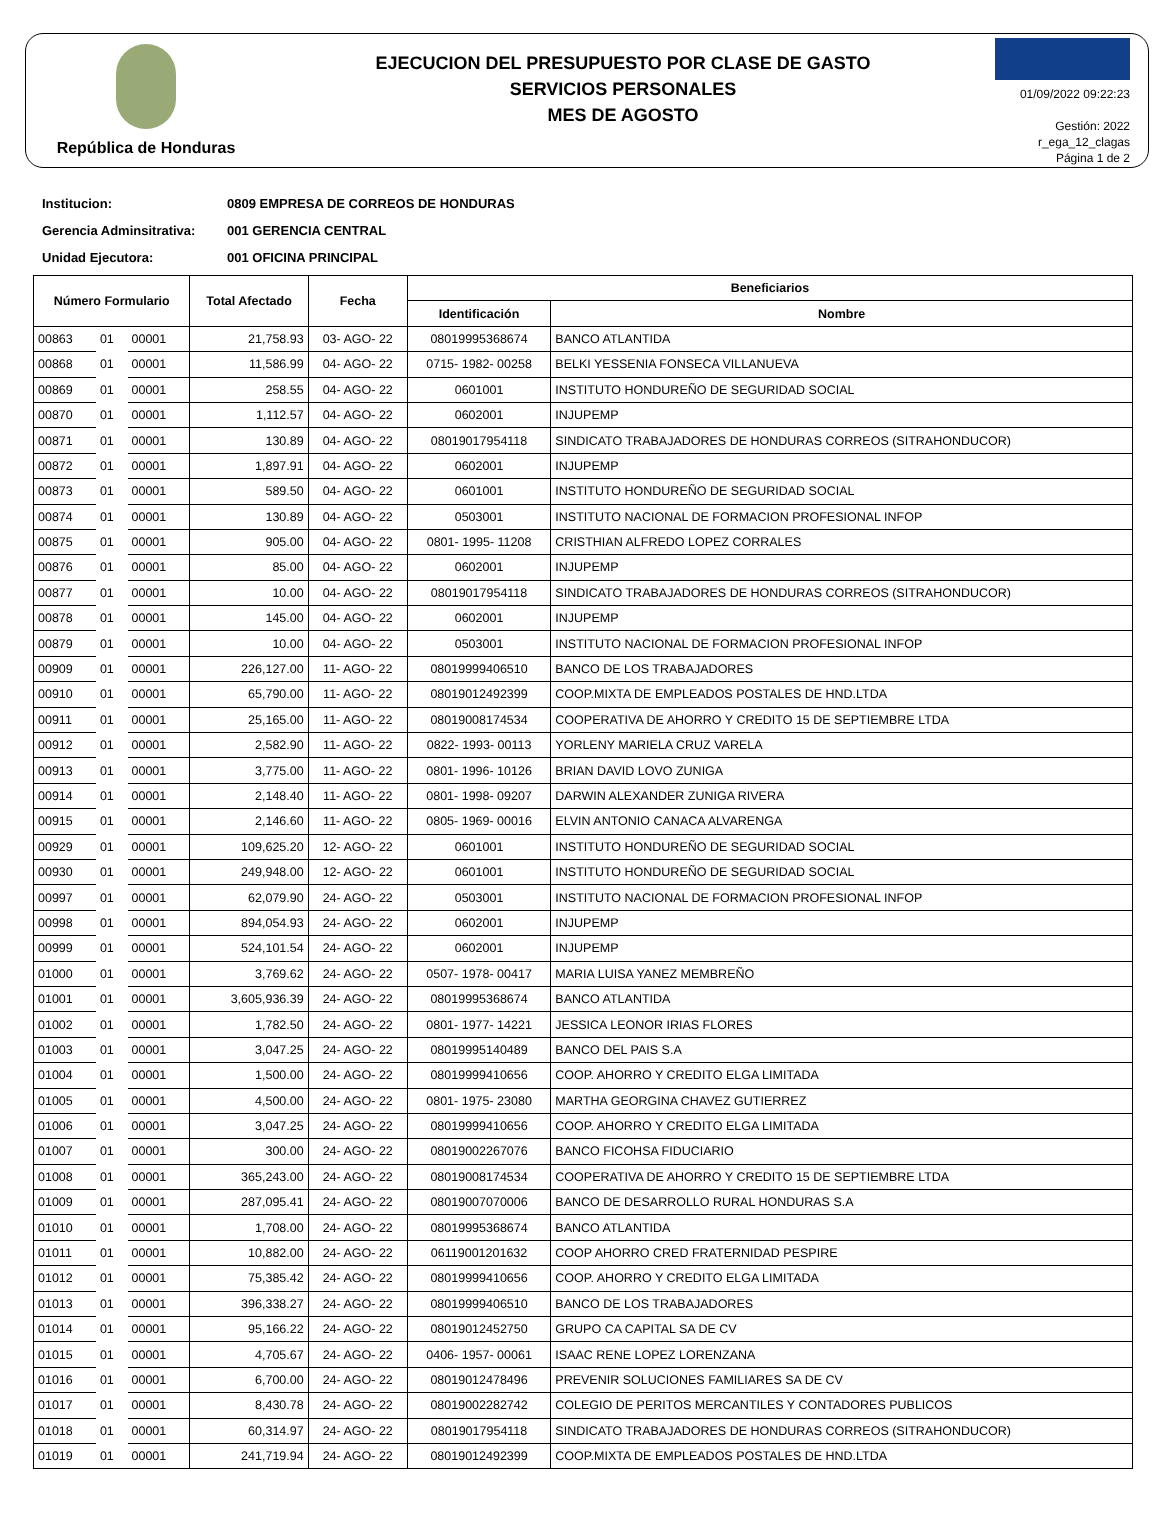República de Honduras
EJECUCION DEL PRESUPUESTO POR CLASE DE GASTO
SERVICIOS PERSONALES
MES DE AGOSTO
01/09/2022 09:22:23
Gestión: 2022
r_ega_12_clagas
Página 1 de 2
Institucion: 0809 EMPRESA DE CORREOS DE HONDURAS
Gerencia Adminsitrativa: 001 GERENCIA CENTRAL
Unidad Ejecutora: 001 OFICINA PRINCIPAL
| Número Formulario | | | Total Afectado | Fecha | Beneficiarios | |
| --- | --- | --- | --- | --- | --- | --- |
| | | | | | Identificación | Nombre |
| 00863 | 01 | 00001 | 21,758.93 | 03- AGO- 22 | 08019995368674 | BANCO ATLANTIDA |
| 00868 | 01 | 00001 | 11,586.99 | 04- AGO- 22 | 0715- 1982- 00258 | BELKI YESSENIA FONSECA VILLANUEVA |
| 00869 | 01 | 00001 | 258.55 | 04- AGO- 22 | 0601001 | INSTITUTO HONDUREÑO DE SEGURIDAD SOCIAL |
| 00870 | 01 | 00001 | 1,112.57 | 04- AGO- 22 | 0602001 | INJUPEMP |
| 00871 | 01 | 00001 | 130.89 | 04- AGO- 22 | 08019017954118 | SINDICATO TRABAJADORES DE HONDURAS CORREOS (SITRAHONDUCOR) |
| 00872 | 01 | 00001 | 1,897.91 | 04- AGO- 22 | 0602001 | INJUPEMP |
| 00873 | 01 | 00001 | 589.50 | 04- AGO- 22 | 0601001 | INSTITUTO HONDUREÑO DE SEGURIDAD SOCIAL |
| 00874 | 01 | 00001 | 130.89 | 04- AGO- 22 | 0503001 | INSTITUTO NACIONAL DE FORMACION PROFESIONAL INFOP |
| 00875 | 01 | 00001 | 905.00 | 04- AGO- 22 | 0801- 1995- 11208 | CRISTHIAN ALFREDO LOPEZ CORRALES |
| 00876 | 01 | 00001 | 85.00 | 04- AGO- 22 | 0602001 | INJUPEMP |
| 00877 | 01 | 00001 | 10.00 | 04- AGO- 22 | 08019017954118 | SINDICATO TRABAJADORES DE HONDURAS CORREOS (SITRAHONDUCOR) |
| 00878 | 01 | 00001 | 145.00 | 04- AGO- 22 | 0602001 | INJUPEMP |
| 00879 | 01 | 00001 | 10.00 | 04- AGO- 22 | 0503001 | INSTITUTO NACIONAL DE FORMACION PROFESIONAL INFOP |
| 00909 | 01 | 00001 | 226,127.00 | 11- AGO- 22 | 08019999406510 | BANCO DE LOS TRABAJADORES |
| 00910 | 01 | 00001 | 65,790.00 | 11- AGO- 22 | 08019012492399 | COOP.MIXTA DE EMPLEADOS POSTALES DE HND.LTDA |
| 00911 | 01 | 00001 | 25,165.00 | 11- AGO- 22 | 08019008174534 | COOPERATIVA DE AHORRO Y CREDITO 15 DE SEPTIEMBRE LTDA |
| 00912 | 01 | 00001 | 2,582.90 | 11- AGO- 22 | 0822- 1993- 00113 | YORLENY MARIELA CRUZ VARELA |
| 00913 | 01 | 00001 | 3,775.00 | 11- AGO- 22 | 0801- 1996- 10126 | BRIAN DAVID LOVO ZUNIGA |
| 00914 | 01 | 00001 | 2,148.40 | 11- AGO- 22 | 0801- 1998- 09207 | DARWIN ALEXANDER ZUNIGA RIVERA |
| 00915 | 01 | 00001 | 2,146.60 | 11- AGO- 22 | 0805- 1969- 00016 | ELVIN ANTONIO CANACA ALVARENGA |
| 00929 | 01 | 00001 | 109,625.20 | 12- AGO- 22 | 0601001 | INSTITUTO HONDUREÑO DE SEGURIDAD SOCIAL |
| 00930 | 01 | 00001 | 249,948.00 | 12- AGO- 22 | 0601001 | INSTITUTO HONDUREÑO DE SEGURIDAD SOCIAL |
| 00997 | 01 | 00001 | 62,079.90 | 24- AGO- 22 | 0503001 | INSTITUTO NACIONAL DE FORMACION PROFESIONAL INFOP |
| 00998 | 01 | 00001 | 894,054.93 | 24- AGO- 22 | 0602001 | INJUPEMP |
| 00999 | 01 | 00001 | 524,101.54 | 24- AGO- 22 | 0602001 | INJUPEMP |
| 01000 | 01 | 00001 | 3,769.62 | 24- AGO- 22 | 0507- 1978- 00417 | MARIA LUISA YANEZ MEMBREÑO |
| 01001 | 01 | 00001 | 3,605,936.39 | 24- AGO- 22 | 08019995368674 | BANCO ATLANTIDA |
| 01002 | 01 | 00001 | 1,782.50 | 24- AGO- 22 | 0801- 1977- 14221 | JESSICA LEONOR IRIAS FLORES |
| 01003 | 01 | 00001 | 3,047.25 | 24- AGO- 22 | 08019995140489 | BANCO DEL PAIS S.A |
| 01004 | 01 | 00001 | 1,500.00 | 24- AGO- 22 | 08019999410656 | COOP. AHORRO Y CREDITO ELGA LIMITADA |
| 01005 | 01 | 00001 | 4,500.00 | 24- AGO- 22 | 0801- 1975- 23080 | MARTHA GEORGINA CHAVEZ GUTIERREZ |
| 01006 | 01 | 00001 | 3,047.25 | 24- AGO- 22 | 08019999410656 | COOP. AHORRO Y CREDITO ELGA LIMITADA |
| 01007 | 01 | 00001 | 300.00 | 24- AGO- 22 | 08019002267076 | BANCO FICOHSA FIDUCIARIO |
| 01008 | 01 | 00001 | 365,243.00 | 24- AGO- 22 | 08019008174534 | COOPERATIVA DE AHORRO Y CREDITO 15 DE SEPTIEMBRE LTDA |
| 01009 | 01 | 00001 | 287,095.41 | 24- AGO- 22 | 08019007070006 | BANCO DE DESARROLLO RURAL HONDURAS S.A |
| 01010 | 01 | 00001 | 1,708.00 | 24- AGO- 22 | 08019995368674 | BANCO ATLANTIDA |
| 01011 | 01 | 00001 | 10,882.00 | 24- AGO- 22 | 06119001201632 | COOP AHORRO CRED FRATERNIDAD PESPIRE |
| 01012 | 01 | 00001 | 75,385.42 | 24- AGO- 22 | 08019999410656 | COOP. AHORRO Y CREDITO ELGA LIMITADA |
| 01013 | 01 | 00001 | 396,338.27 | 24- AGO- 22 | 08019999406510 | BANCO DE LOS TRABAJADORES |
| 01014 | 01 | 00001 | 95,166.22 | 24- AGO- 22 | 08019012452750 | GRUPO CA CAPITAL SA DE CV |
| 01015 | 01 | 00001 | 4,705.67 | 24- AGO- 22 | 0406- 1957- 00061 | ISAAC RENE LOPEZ LORENZANA |
| 01016 | 01 | 00001 | 6,700.00 | 24- AGO- 22 | 08019012478496 | PREVENIR SOLUCIONES FAMILIARES SA DE CV |
| 01017 | 01 | 00001 | 8,430.78 | 24- AGO- 22 | 08019002282742 | COLEGIO DE PERITOS MERCANTILES Y CONTADORES PUBLICOS |
| 01018 | 01 | 00001 | 60,314.97 | 24- AGO- 22 | 08019017954118 | SINDICATO TRABAJADORES DE HONDURAS CORREOS (SITRAHONDUCOR) |
| 01019 | 01 | 00001 | 241,719.94 | 24- AGO- 22 | 08019012492399 | COOP.MIXTA DE EMPLEADOS POSTALES DE HND.LTDA |